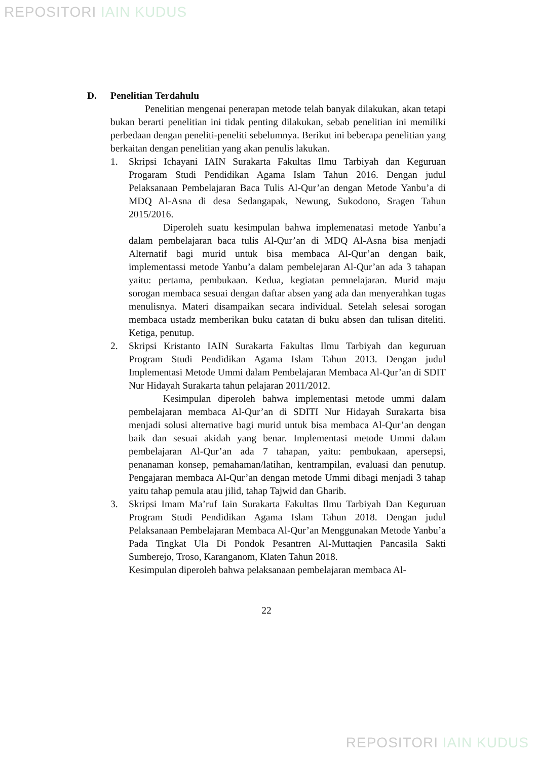REPOSITORI IAIN KUDUS
D. Penelitian Terdahulu
Penelitian mengenai penerapan metode telah banyak dilakukan, akan tetapi bukan berarti penelitian ini tidak penting dilakukan, sebab penelitian ini memiliki perbedaan dengan peneliti-peneliti sebelumnya. Berikut ini beberapa penelitian yang berkaitan dengan penelitian yang akan penulis lakukan.
1. Skripsi Ichayani IAIN Surakarta Fakultas Ilmu Tarbiyah dan Keguruan Progaram Studi Pendidikan Agama Islam Tahun 2016. Dengan judul Pelaksanaan Pembelajaran Baca Tulis Al-Qur’an dengan Metode Yanbu’a di MDQ Al-Asna di desa Sedangapak, Newung, Sukodono, Sragen Tahun 2015/2016.
Diperoleh suatu kesimpulan bahwa implemenatasi metode Yanbu’a dalam pembelajaran baca tulis Al-Qur’an di MDQ Al-Asna bisa menjadi Alternatif bagi murid untuk bisa membaca Al-Qur’an dengan baik, implementassi metode Yanbu’a dalam pembelejaran Al-Qur’an ada 3 tahapan yaitu: pertama, pembukaan. Kedua, kegiatan pemnelajaran. Murid maju sorogan membaca sesuai dengan daftar absen yang ada dan menyerahkan tugas menulisnya. Materi disampaikan secara individual. Setelah selesai sorogan membaca ustadz memberikan buku catatan di buku absen dan tulisan diteliti. Ketiga, penutup.
2. Skripsi Kristanto IAIN Surakarta Fakultas Ilmu Tarbiyah dan keguruan Program Studi Pendidikan Agama Islam Tahun 2013. Dengan judul Implementasi Metode Ummi dalam Pembelajaran Membaca Al-Qur’an di SDIT Nur Hidayah Surakarta tahun pelajaran 2011/2012.
Kesimpulan diperoleh bahwa implementasi metode ummi dalam pembelajaran membaca Al-Qur’an di SDITI Nur Hidayah Surakarta bisa menjadi solusi alternative bagi murid untuk bisa membaca Al-Qur’an dengan baik dan sesuai akidah yang benar. Implementasi metode Ummi dalam pembelajaran Al-Qur’an ada 7 tahapan, yaitu: pembukaan, apersepsi, penanaman konsep, pemahaman/latihan, kentrampilan, evaluasi dan penutup. Pengajaran membaca Al-Qur’an dengan metode Ummi dibagi menjadi 3 tahap yaitu tahap pemula atau jilid, tahap Tajwid dan Gharib.
3. Skripsi Imam Ma’ruf Iain Surakarta Fakultas Ilmu Tarbiyah Dan Keguruan Program Studi Pendidikan Agama Islam Tahun 2018. Dengan judul Pelaksanaan Pembelajaran Membaca Al-Qur’an Menggunakan Metode Yanbu’a Pada Tingkat Ula Di Pondok Pesantren Al-Muttaqien Pancasila Sakti Sumberejo, Troso, Karanganom, Klaten Tahun 2018.
Kesimpulan diperoleh bahwa pelaksanaan pembelajaran membaca Al-
22
REPOSITORI IAIN KUDUS